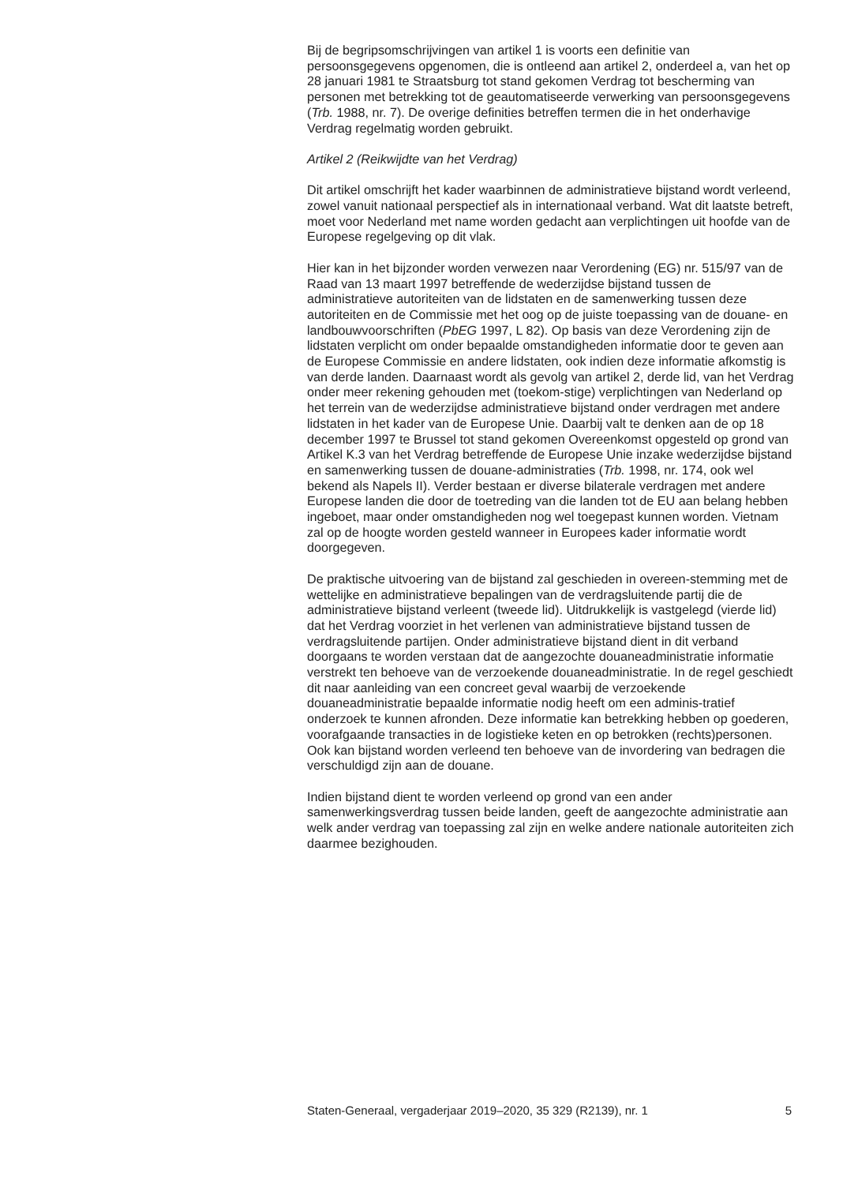Bij de begripsomschrijvingen van artikel 1 is voorts een definitie van persoonsgegevens opgenomen, die is ontleend aan artikel 2, onderdeel a, van het op 28 januari 1981 te Straatsburg tot stand gekomen Verdrag tot bescherming van personen met betrekking tot de geautomatiseerde verwerking van persoonsgegevens (Trb. 1988, nr. 7). De overige definities betreffen termen die in het onderhavige Verdrag regelmatig worden gebruikt.
Artikel 2 (Reikwijdte van het Verdrag)
Dit artikel omschrijft het kader waarbinnen de administratieve bijstand wordt verleend, zowel vanuit nationaal perspectief als in internationaal verband. Wat dit laatste betreft, moet voor Nederland met name worden gedacht aan verplichtingen uit hoofde van de Europese regelgeving op dit vlak.
Hier kan in het bijzonder worden verwezen naar Verordening (EG) nr. 515/97 van de Raad van 13 maart 1997 betreffende de wederzijdse bijstand tussen de administratieve autoriteiten van de lidstaten en de samenwerking tussen deze autoriteiten en de Commissie met het oog op de juiste toepassing van de douane- en landbouwvoorschriften (PbEG 1997, L 82). Op basis van deze Verordening zijn de lidstaten verplicht om onder bepaalde omstandigheden informatie door te geven aan de Europese Commissie en andere lidstaten, ook indien deze informatie afkomstig is van derde landen. Daarnaast wordt als gevolg van artikel 2, derde lid, van het Verdrag onder meer rekening gehouden met (toekom-stige) verplichtingen van Nederland op het terrein van de wederzijdse administratieve bijstand onder verdragen met andere lidstaten in het kader van de Europese Unie. Daarbij valt te denken aan de op 18 december 1997 te Brussel tot stand gekomen Overeenkomst opgesteld op grond van Artikel K.3 van het Verdrag betreffende de Europese Unie inzake wederzijdse bijstand en samenwerking tussen de douane-administraties (Trb. 1998, nr. 174, ook wel bekend als Napels II). Verder bestaan er diverse bilaterale verdragen met andere Europese landen die door de toetreding van die landen tot de EU aan belang hebben ingeboet, maar onder omstandigheden nog wel toegepast kunnen worden. Vietnam zal op de hoogte worden gesteld wanneer in Europees kader informatie wordt doorgegeven.
De praktische uitvoering van de bijstand zal geschieden in overeen-stemming met de wettelijke en administratieve bepalingen van de verdragsluitende partij die de administratieve bijstand verleent (tweede lid). Uitdrukkelijk is vastgelegd (vierde lid) dat het Verdrag voorziet in het verlenen van administratieve bijstand tussen de verdragsluitende partijen. Onder administratieve bijstand dient in dit verband doorgaans te worden verstaan dat de aangezochte douaneadministratie informatie verstrekt ten behoeve van de verzoekende douaneadministratie. In de regel geschiedt dit naar aanleiding van een concreet geval waarbij de verzoekende douaneadministratie bepaalde informatie nodig heeft om een adminis-tratief onderzoek te kunnen afronden. Deze informatie kan betrekking hebben op goederen, voorafgaande transacties in de logistieke keten en op betrokken (rechts)personen. Ook kan bijstand worden verleend ten behoeve van de invordering van bedragen die verschuldigd zijn aan de douane.
Indien bijstand dient te worden verleend op grond van een ander samenwerkingsverdrag tussen beide landen, geeft de aangezochte administratie aan welk ander verdrag van toepassing zal zijn en welke andere nationale autoriteiten zich daarmee bezighouden.
Staten-Generaal, vergaderjaar 2019–2020, 35 329 (R2139), nr. 1 5